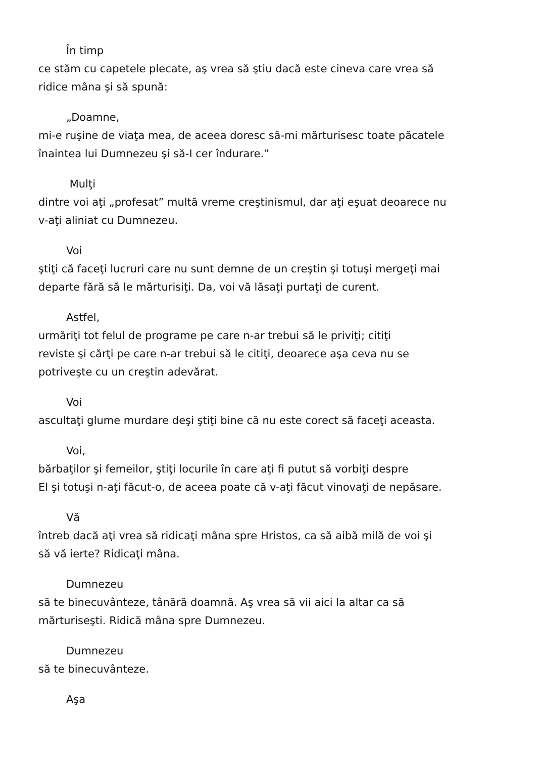În timp
ce stăm cu capetele plecate, aş vrea să ştiu dacă este cineva care vrea să
ridice mâna şi să spună:
„Doamne,
mi-e ruşine de viaţa mea, de aceea doresc să-mi mărturisesc toate păcatele
înaintea lui Dumnezeu şi să-I cer îndurare.”
Mulţi
dintre voi aţi „profesat” multă vreme creştinismul, dar aţi eşuat deoarece nu
v-aţi aliniat cu Dumnezeu.
Voi
ştiţi că faceţi lucruri care nu sunt demne de un creştin şi totuşi mergeţi mai
departe fără să le mărturisiţi. Da, voi vă lăsaţi purtaţi de curent.
Astfel,
urmăriţi tot felul de programe pe care n-ar trebui să le priviţi; citiţi
reviste şi cărţi pe care n-ar trebui să le citiţi, deoarece aşa ceva nu se
potriveşte cu un creştin adevărat.
Voi
ascultaţi glume murdare deşi ştiţi bine că nu este corect să faceţi aceasta.
Voi,
bărbaţilor şi femeilor, ştiţi locurile în care aţi fi putut să vorbiţi despre
El şi totuşi n-aţi făcut-o, de aceea poate că v-aţi făcut vinovaţi de nepăsare.
Vă
întreb dacă aţi vrea să ridicaţi mâna spre Hristos, ca să aibă milă de voi şi
să vă ierte? Ridicaţi mâna.
Dumnezeu
să te binecuvânteze, tânără doamnă. Aş vrea să vii aici la altar ca să
mărturiseşti. Ridică mâna spre Dumnezeu.
Dumnezeu
să te binecuvânteze.
Aşa